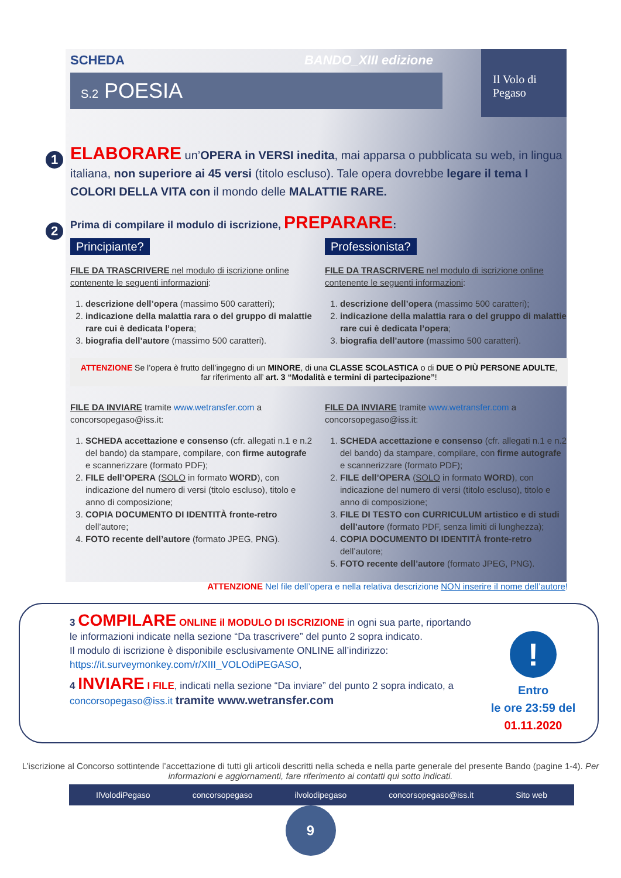Il Volo di Pegaso
SCHEDA BANDO_XIII edizione
S.2 POESIA
1
ELABORARE un’OPERA in VERSI inedita, mai apparsa o pubblicata su web, in lingua italiana, non superiore ai 45 versi (titolo escluso). Tale opera dovrebbe legare il tema I COLORI DELLA VITA con il mondo delle MALATTIE RARE.
2
Prima di compilare il modulo di iscrizione, PREPARARE:
Principiante?
FILE DA TRASCRIVERE nel modulo di iscrizione online contenente le seguenti informazioni:
1. descrizione dell’opera (massimo 500 caratteri);
2. indicazione della malattia rara o del gruppo di malattie rare cui è dedicata l’opera;
3. biografia dell’autore (massimo 500 caratteri).
Professionista?
FILE DA TRASCRIVERE nel modulo di iscrizione online contenente le seguenti informazioni:
1. descrizione dell’opera (massimo 500 caratteri);
2. indicazione della malattia rara o del gruppo di malattie rare cui è dedicata l’opera;
3. biografia dell’autore (massimo 500 caratteri).
ATTENZIONE Se l’opera è frutto dell’ingegno di un MINORE, di una CLASSE SCOLASTICA o di DUE O PIÙ PERSONE ADULTE, far riferimento all’ art. 3 “Modalità e termini di partecipazione”!
FILE DA INVIARE tramite www.wetransfer.com a concorsopegaso@iss.it:
1. SCHEDA accettazione e consenso (cfr. allegati n.1 e n.2 del bando) da stampare, compilare, con firme autografe e scannerizzare (formato PDF);
2. FILE dell’OPERA (SOLO in formato WORD), con indicazione del numero di versi (titolo escluso), titolo e anno di composizione;
3. COPIA DOCUMENTO DI IDENTITÀ fronte-retro dell’autore;
4. FOTO recente dell’autore (formato JPEG, PNG).
FILE DA INVIARE tramite www.wetransfer.com a concorsopegaso@iss.it:
1. SCHEDA accettazione e consenso (cfr. allegati n.1 e n.2 del bando) da stampare, compilare, con firme autografe e scannerizzare (formato PDF);
2. FILE dell’OPERA (SOLO in formato WORD), con indicazione del numero di versi (titolo escluso), titolo e anno di composizione;
3. FILE DI TESTO con CURRICULUM artistico e di studi dell’autore (formato PDF, senza limiti di lunghezza);
4. COPIA DOCUMENTO DI IDENTITÀ fronte-retro dell’autore;
5. FOTO recente dell’autore (formato JPEG, PNG).
ATTENZIONE Nel file dell’opera e nella relativa descrizione NON inserire il nome dell’autore!
3 COMPILARE ONLINE il MODULO DI ISCRIZIONE in ogni sua parte, riportando le informazioni indicate nella sezione “Da trascrivere” del punto 2 sopra indicato.
Il modulo di iscrizione è disponibile esclusivamente ONLINE all’indirizzo: https://it.surveymonkey.com/r/XIII_VOLOdiPEGASO,
4 INVIARE I FILE, indicati nella sezione “Da inviare” del punto 2 sopra indicato, a concorsopegaso@iss.it tramite www.wetransfer.com
!
Entro
le ore 23:59 del
01.11.2020
L’iscrizione al Concorso sottintende l’accettazione di tutti gli articoli descritti nella scheda e nella parte generale del presente Bando (pagine 1-4). Per informazioni e aggiornamenti, fare riferimento ai contatti qui sotto indicati.
IlVolodiPegaso concorsopegaso ilvolodipegaso concorsopegaso@iss.it Sito web
9